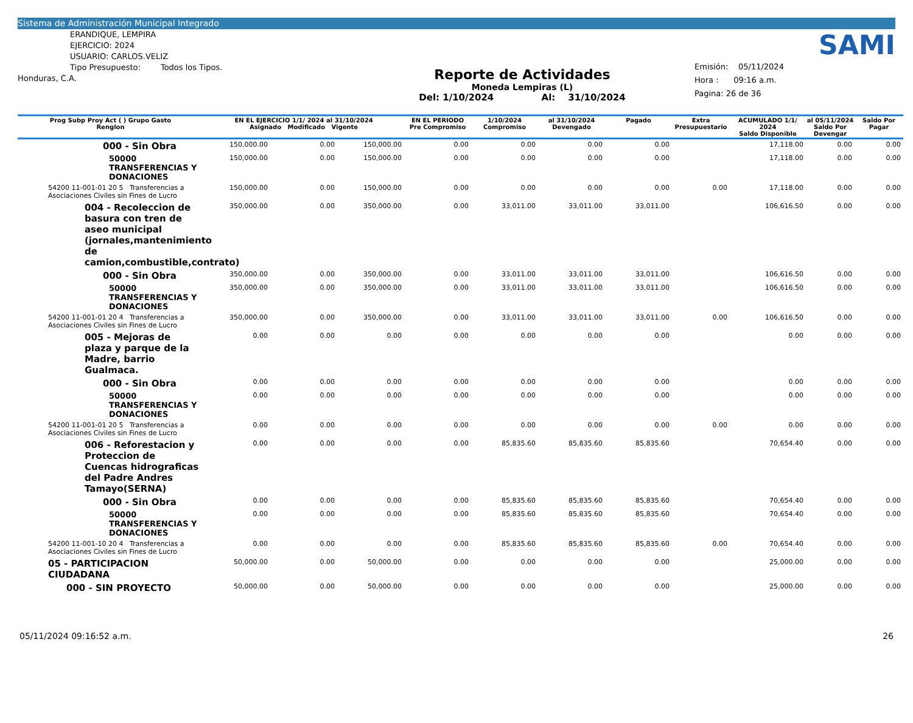Sistema de Administración Municipal Integrado
ERANDIQUE, LEMPIRA
EJERCICIO: 2024
USUARIO: CARLOS.VELIZ
Tipo Presupuesto: Todos los Tipos.
Honduras, C.A.
Reporte de Actividades
Moneda Lempiras (L)
Del: 1/10/2024 Al: 31/10/2024
SAMI
Emisión: 05/11/2024
Hora : 09:16 a.m.
Pagina: 26 de 36
| Prog Subp Proy Act ( ) Grupo Gasto Renglon | EN EL EJERCICIO 1/1/ 2024 al 31/10/2024 Asignado Modificado Vigente | | | EN EL PERIODO Pre Compromiso | 1/10/2024 Compromiso | al 31/10/2024 Devengado | Pagado | Extra Presupuestario | ACUMULADO 1/1/ 2024 Saldo Disponible | al 05/11/2024 Saldo Por Devengar | Saldo Por Pagar |
| --- | --- | --- | --- | --- | --- | --- | --- | --- | --- | --- | --- |
| 000 - Sin Obra | 150,000.00 | 0.00 | 150,000.00 | 0.00 | 0.00 | 0.00 | 0.00 | | 17,118.00 | 0.00 | 0.00 |
| 50000 TRANSFERENCIAS Y DONACIONES | 150,000.00 | 0.00 | 150,000.00 | 0.00 | 0.00 | 0.00 | 0.00 | | 17,118.00 | 0.00 | 0.00 |
| 54200 11-001-01 20 5 Transferencias a Asociaciones Civiles sin Fines de Lucro | 150,000.00 | 0.00 | 150,000.00 | 0.00 | 0.00 | 0.00 | 0.00 | 0.00 | 17,118.00 | 0.00 | 0.00 |
| 004 - Recoleccion de basura con tren de aseo municipal (jornales,mantenimiento de camion,combustible,contrato) | 350,000.00 | 0.00 | 350,000.00 | 0.00 | 33,011.00 | 33,011.00 | 33,011.00 | | 106,616.50 | 0.00 | 0.00 |
| 000 - Sin Obra | 350,000.00 | 0.00 | 350,000.00 | 0.00 | 33,011.00 | 33,011.00 | 33,011.00 | | 106,616.50 | 0.00 | 0.00 |
| 50000 TRANSFERENCIAS Y DONACIONES | 350,000.00 | 0.00 | 350,000.00 | 0.00 | 33,011.00 | 33,011.00 | 33,011.00 | | 106,616.50 | 0.00 | 0.00 |
| 54200 11-001-01 20 4 Transferencias a Asociaciones Civiles sin Fines de Lucro | 350,000.00 | 0.00 | 350,000.00 | 0.00 | 33,011.00 | 33,011.00 | 33,011.00 | 0.00 | 106,616.50 | 0.00 | 0.00 |
| 005 - Mejoras de plaza y parque de la Madre, barrio Gualmaca. | 0.00 | 0.00 | 0.00 | 0.00 | 0.00 | 0.00 | 0.00 | | 0.00 | 0.00 | 0.00 |
| 000 - Sin Obra | 0.00 | 0.00 | 0.00 | 0.00 | 0.00 | 0.00 | 0.00 | | 0.00 | 0.00 | 0.00 |
| 50000 TRANSFERENCIAS Y DONACIONES | 0.00 | 0.00 | 0.00 | 0.00 | 0.00 | 0.00 | 0.00 | | 0.00 | 0.00 | 0.00 |
| 54200 11-001-01 20 5 Transferencias a Asociaciones Civiles sin Fines de Lucro | 0.00 | 0.00 | 0.00 | 0.00 | 0.00 | 0.00 | 0.00 | 0.00 | 0.00 | 0.00 | 0.00 |
| 006 - Reforestacion y Proteccion de Cuencas hidrograficas del Padre Andres Tamayo(SERNA) | 0.00 | 0.00 | 0.00 | 0.00 | 85,835.60 | 85,835.60 | 85,835.60 | | 70,654.40 | 0.00 | 0.00 |
| 000 - Sin Obra | 0.00 | 0.00 | 0.00 | 0.00 | 85,835.60 | 85,835.60 | 85,835.60 | | 70,654.40 | 0.00 | 0.00 |
| 50000 TRANSFERENCIAS Y DONACIONES | 0.00 | 0.00 | 0.00 | 0.00 | 85,835.60 | 85,835.60 | 85,835.60 | | 70,654.40 | 0.00 | 0.00 |
| 54200 11-001-10 20 4 Transferencias a Asociaciones Civiles sin Fines de Lucro | 0.00 | 0.00 | 0.00 | 0.00 | 85,835.60 | 85,835.60 | 85,835.60 | 0.00 | 70,654.40 | 0.00 | 0.00 |
| 05 - PARTICIPACION CIUDADANA | 50,000.00 | 0.00 | 50,000.00 | 0.00 | 0.00 | 0.00 | 0.00 | | 25,000.00 | 0.00 | 0.00 |
| 000 - SIN PROYECTO | 50,000.00 | 0.00 | 50,000.00 | 0.00 | 0.00 | 0.00 | 0.00 | | 25,000.00 | 0.00 | 0.00 |
05/11/2024 09:16:52 a.m. 26